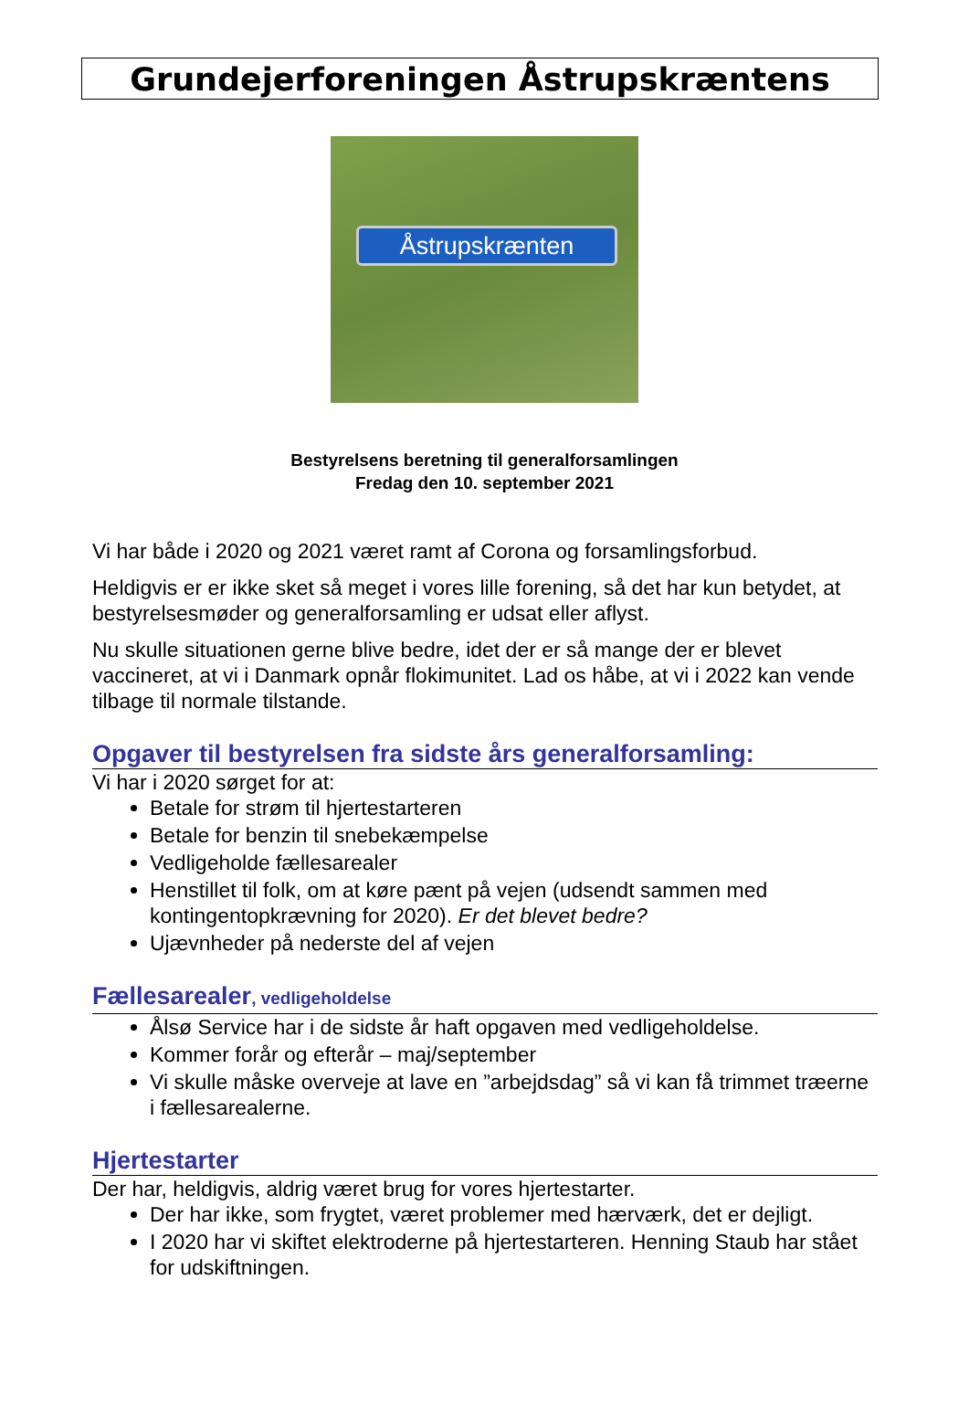Grundejerforeningen Åstrupskræntens
Åstrupskrænten
Bestyrelsens beretning til generalforsamlingen
Fredag den 10. september 2021
Vi har både i 2020 og 2021 været ramt af Corona og forsamlingsforbud.
Heldigvis er er ikke sket så meget i vores lille forening, så det har kun betydet, at bestyrelsesmøder og generalforsamling er udsat eller aflyst.
Nu skulle situationen gerne blive bedre, idet der er så mange der er blevet vaccineret, at vi i Danmark opnår flokimunitet. Lad os håbe, at vi i 2022 kan vende tilbage til normale tilstande.
Opgaver til bestyrelsen fra sidste års generalforsamling:
Vi har i 2020 sørget for at:
Betale for strøm til hjertestarteren
Betale for benzin til snebekæmpelse
Vedligeholde fællesarealer
Henstillet til folk, om at køre pænt på vejen (udsendt sammen med kontingentopkrævning for 2020). Er det blevet bedre?
Ujævnheder på nederste del af vejen
Fællesarealer, vedligeholdelse
Ålsø Service har i de sidste år haft opgaven med vedligeholdelse.
Kommer forår og efterår – maj/september
Vi skulle måske overveje at lave en ”arbejdsdag” så vi kan få trimmet træerne i fællesarealerne.
Hjertestarter
Der har, heldigvis, aldrig været brug for vores hjertestarter.
Der har ikke, som frygtet, været problemer med hærværk, det er dejligt.
I 2020 har vi skiftet elektroderne på hjertestarteren. Henning Staub har stået for udskiftningen.